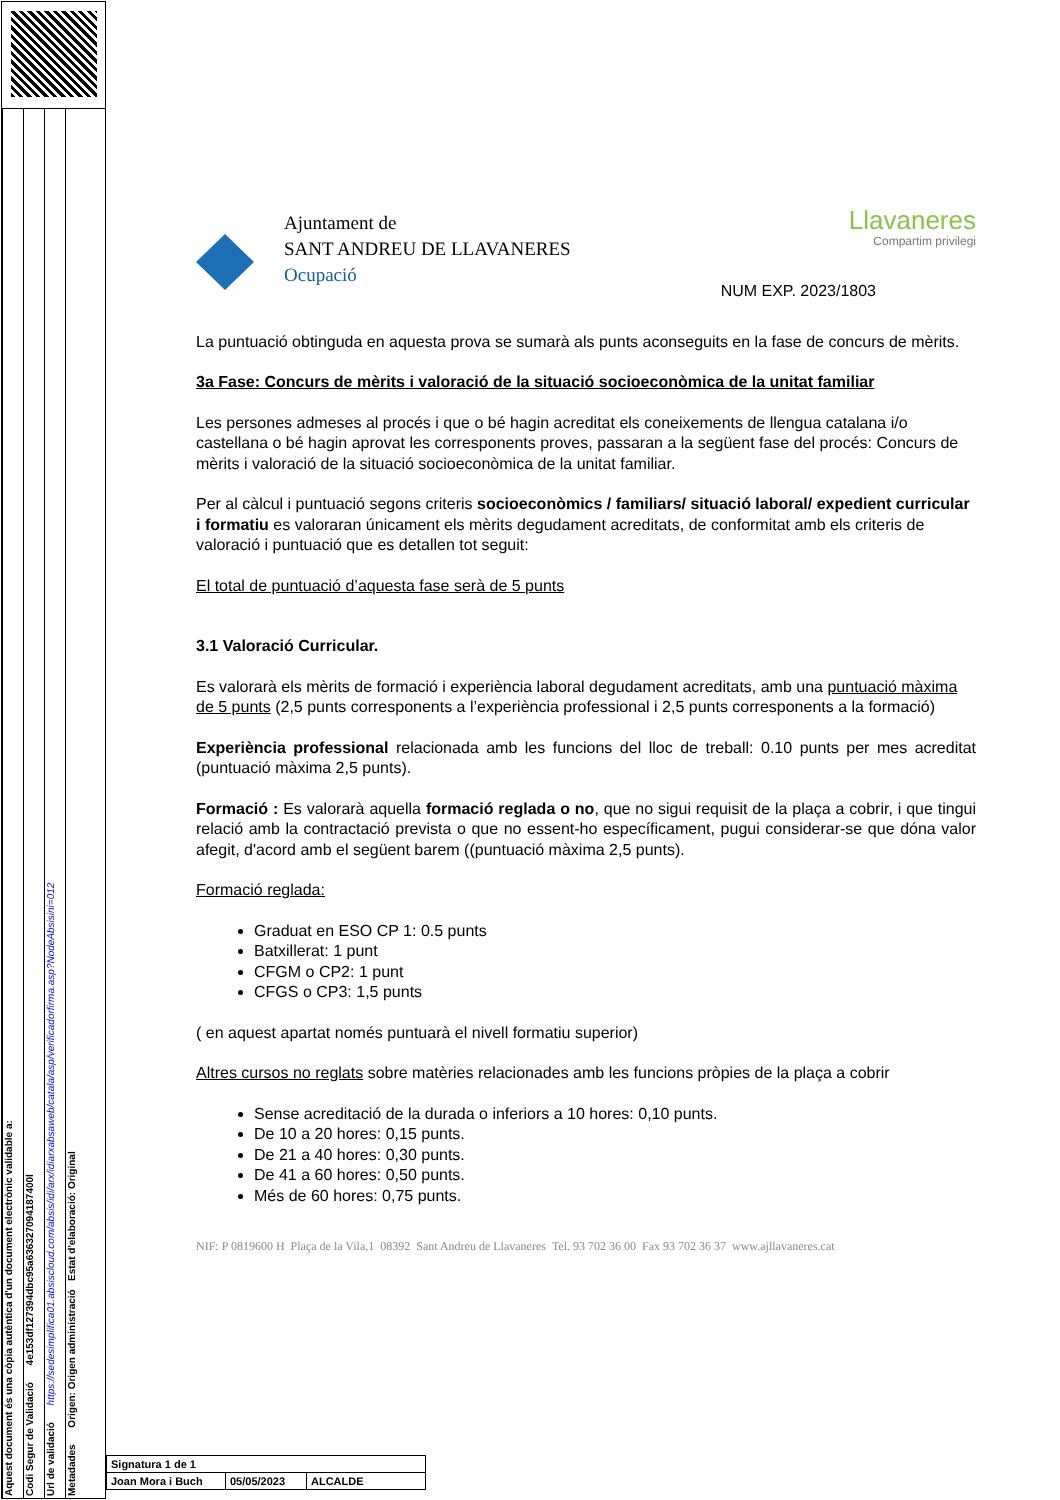Aquest document és una còpia autèntica d'un document electrònic validable a:
Codi Segur de Validació 4e153df127394dbc95a636327094187400l
Url de validació https://sedesimplifica01.absiscloud.com/absis/idi/arx/idiarxabsaweb/catala/asp/verificadorfirma.asp?NodeAbsisini=012
Metadades Origen: Origen administració Estat d'elaboració: Original
Ajuntament de
SANT ANDREU DE LLAVANERES
Ocupació
Llavaneres
Compartim privilegi
NUM EXP. 2023/1803
La puntuació obtinguda en aquesta prova se sumarà als punts aconseguits en la fase de concurs de mèrits.
3a Fase: Concurs de mèrits i valoració de la situació socioeconòmica de la unitat familiar
Les persones admeses al procés i que o bé hagin acreditat els coneixements de llengua catalana i/o castellana o bé hagin aprovat les corresponents proves, passaran a la següent fase del procés: Concurs de mèrits i valoració de la situació socioeconòmica de la unitat familiar.
Per al càlcul i puntuació segons criteris socioeconòmics / familiars/ situació laboral/ expedient curricular i formatiu es valoraran únicament els mèrits degudament acreditats, de conformitat amb els criteris de valoració i puntuació que es detallen tot seguit:
El total de puntuació d’aquesta fase serà de 5 punts
3.1 Valoració Curricular.
Es valorarà els mèrits de formació i experiència laboral degudament acreditats, amb una puntuació màxima de 5 punts (2,5 punts corresponents a l’experiència professional i 2,5 punts corresponents a la formació)
Experiència professional relacionada amb les funcions del lloc de treball: 0.10 punts per mes acreditat (puntuació màxima 2,5 punts).
Formació : Es valorarà aquella formació reglada o no, que no sigui requisit de la plaça a cobrir, i que tingui relació amb la contractació prevista o que no essent-ho específicament, pugui considerar-se que dóna valor afegit, d'acord amb el següent barem ((puntuació màxima 2,5 punts).
Formació reglada:
Graduat en ESO CP 1: 0.5 punts
Batxillerat: 1 punt
CFGM o CP2: 1 punt
CFGS o CP3: 1,5 punts
( en aquest apartat només puntuarà el nivell formatiu superior)
Altres cursos no reglats sobre matèries relacionades amb les funcions pròpies de la plaça a cobrir
Sense acreditació de la durada o inferiors a 10 hores: 0,10 punts.
De 10 a 20 hores: 0,15 punts.
De 21 a 40 hores: 0,30 punts.
De 41 a 60 hores: 0,50 punts.
Més de 60 hores: 0,75 punts.
NIF: P 0819600 H Plaça de la Vila,1 08392 Sant Andreu de Llavaneres Tel. 93 702 36 00 Fax 93 702 36 37 www.ajllavaneres.cat
| Signatura 1 de 1 | | |
| Joan Mora i Buch | 05/05/2023 | ALCALDE |